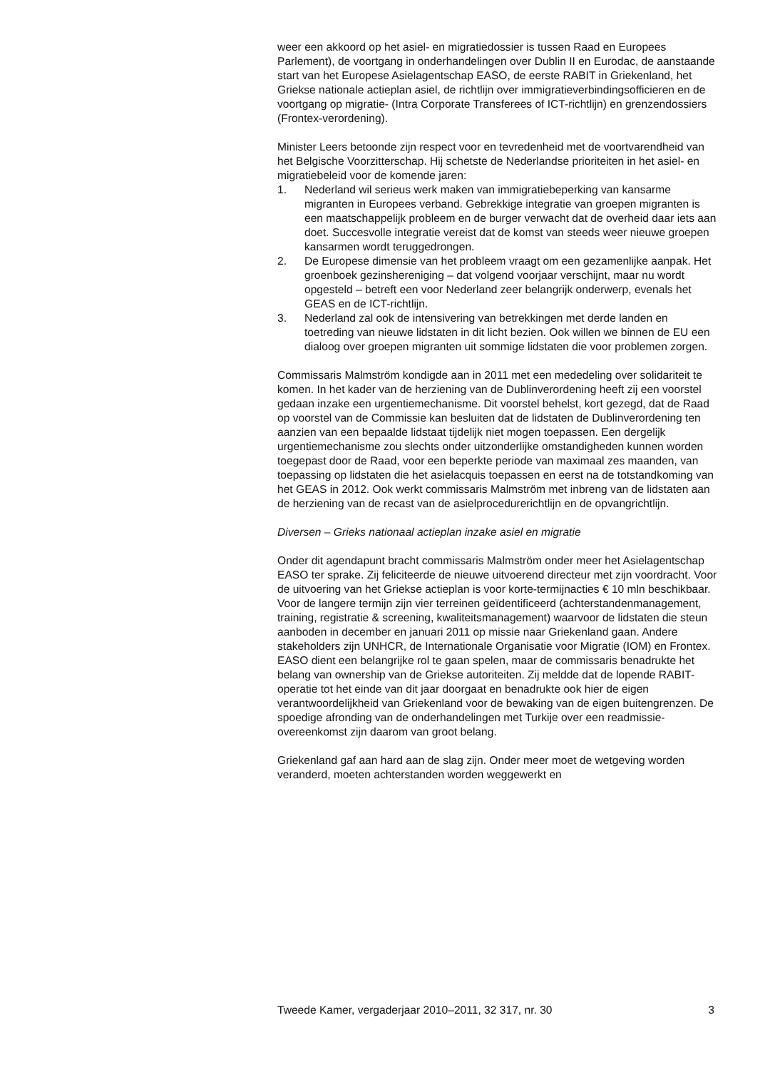weer een akkoord op het asiel- en migratiedossier is tussen Raad en Europees Parlement), de voortgang in onderhandelingen over Dublin II en Eurodac, de aanstaande start van het Europese Asielagentschap EASO, de eerste RABIT in Griekenland, het Griekse nationale actieplan asiel, de richtlijn over immigratieverbindingsofficieren en de voortgang op migratie- (Intra Corporate Transferees of ICT-richtlijn) en grenzendossiers (Frontex-verordening).
Minister Leers betoonde zijn respect voor en tevredenheid met de voortvarendheid van het Belgische Voorzitterschap. Hij schetste de Nederlandse prioriteiten in het asiel- en migratiebeleid voor de komende jaren:
1. Nederland wil serieus werk maken van immigratiebeperking van kansarme migranten in Europees verband. Gebrekkige integratie van groepen migranten is een maatschappelijk probleem en de burger verwacht dat de overheid daar iets aan doet. Succesvolle integratie vereist dat de komst van steeds weer nieuwe groepen kansarmen wordt teruggedrongen.
2. De Europese dimensie van het probleem vraagt om een gezamenlijke aanpak. Het groenboek gezinshereniging – dat volgend voorjaar verschijnt, maar nu wordt opgesteld – betreft een voor Nederland zeer belangrijk onderwerp, evenals het GEAS en de ICT-richtlijn.
3. Nederland zal ook de intensivering van betrekkingen met derde landen en toetreding van nieuwe lidstaten in dit licht bezien. Ook willen we binnen de EU een dialoog over groepen migranten uit sommige lidstaten die voor problemen zorgen.
Commissaris Malmström kondigde aan in 2011 met een mededeling over solidariteit te komen. In het kader van de herziening van de Dublinverordening heeft zij een voorstel gedaan inzake een urgentiemechanisme. Dit voorstel behelst, kort gezegd, dat de Raad op voorstel van de Commissie kan besluiten dat de lidstaten de Dublinverordening ten aanzien van een bepaalde lidstaat tijdelijk niet mogen toepassen. Een dergelijk urgentiemechanisme zou slechts onder uitzonderlijke omstandigheden kunnen worden toegepast door de Raad, voor een beperkte periode van maximaal zes maanden, van toepassing op lidstaten die het asielacquis toepassen en eerst na de totstandkoming van het GEAS in 2012. Ook werkt commissaris Malmström met inbreng van de lidstaten aan de herziening van de recast van de asielprocedurerichtlijn en de opvangrichtlijn.
Diversen – Grieks nationaal actieplan inzake asiel en migratie
Onder dit agendapunt bracht commissaris Malmström onder meer het Asielagentschap EASO ter sprake. Zij feliciteerde de nieuwe uitvoerend directeur met zijn voordracht. Voor de uitvoering van het Griekse actieplan is voor korte-termijnacties € 10 mln beschikbaar. Voor de langere termijn zijn vier terreinen geïdentificeerd (achterstandenmanagement, training, registratie & screening, kwaliteitsmanagement) waarvoor de lidstaten die steun aanboden in december en januari 2011 op missie naar Griekenland gaan. Andere stakeholders zijn UNHCR, de Internationale Organisatie voor Migratie (IOM) en Frontex. EASO dient een belangrijke rol te gaan spelen, maar de commissaris benadrukte het belang van ownership van de Griekse autoriteiten. Zij meldde dat de lopende RABIT-operatie tot het einde van dit jaar doorgaat en benadrukte ook hier de eigen verantwoordelijkheid van Griekenland voor de bewaking van de eigen buitengrenzen. De spoedige afronding van de onderhandelingen met Turkije over een readmissie-overeenkomst zijn daarom van groot belang.
Griekenland gaf aan hard aan de slag zijn. Onder meer moet de wetgeving worden veranderd, moeten achterstanden worden weggewerkt en
Tweede Kamer, vergaderjaar 2010–2011, 32 317, nr. 30 3